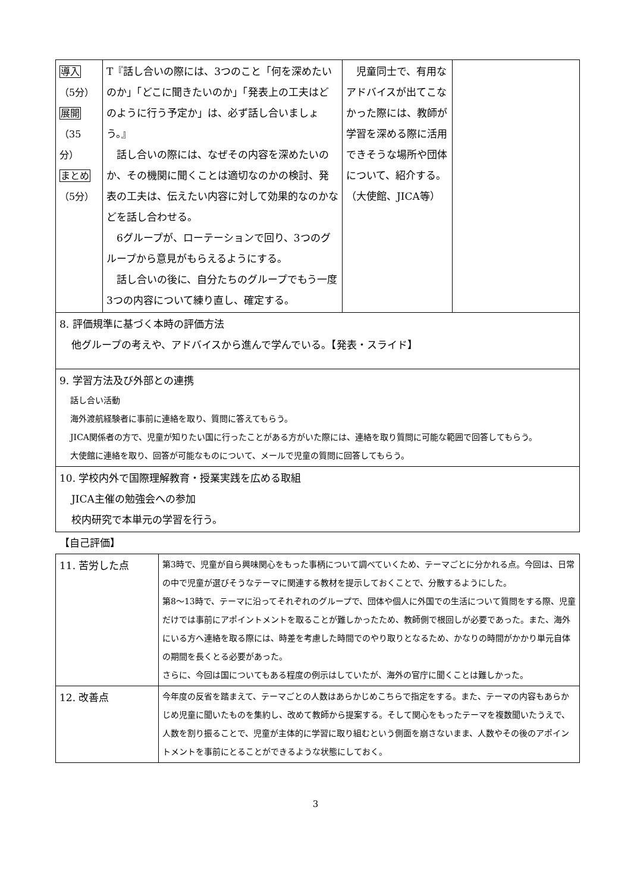| 導入 （5分） 展開 （35分） まとめ （5分） | T『話し合いの際には、3つのこと「何を深めたいのか」「どこに聞きたいのか」「発表上の工夫はどのように行う予定か」は、必ず話し合いましょう。』 話し合いの際には、なぜその内容を深めたいのか、その機関に聞くことは適切なのかの検討、発表の工夫は、伝えたい内容に対して効果的なのかなどを話し合わせる。 6グループが、ローテーションで回り、3つのグループから意見がもらえるようにする。 話し合いの後に、自分たちのグループでもう一度3つの内容について練り直し、確定する。 | 児童同士で、有用なアドバイスが出てこなかった際には、教師が学習を深める際に活用できそうな場所や団体について、紹介する。（大使館、JICA等） | |
| 8. 評価規準に基づく本時の評価方法 他グループの考えや、アドバイスから進んで学んでいる。【発表・スライド】 | | | |
| 9. 学習方法及び外部との連携 話し合い活動 海外渡航経験者に事前に連絡を取り、質問に答えてもらう。 JICA関係者の方で、児童が知りたい国に行ったことがある方がいた際には、連絡を取り質問に可能な範囲で回答してもらう。 大使館に連絡を取り、回答が可能なものについて、メールで児童の質問に回答してもらう。 | | | |
| 10. 学校内外で国際理解教育・授業実践を広める取組 JICA主催の勉強会への参加 校内研究で本単元の学習を行う。 | | | |
【自己評価】
| 11. 苦労した点 | 第3時で、児童が自ら興味関心をもった事柄について調べていくため、テーマごとに分かれる点。今回は、日常の中で児童が選びそうなテーマに関連する教材を提示しておくことで、分散するようにした。 第8～13時で、テーマに沿ってそれぞれのグループで、団体や個人に外国での生活について質問をする際、児童だけでは事前にアポイントメントを取ることが難しかったため、教師側で根回しが必要であった。また、海外にいる方へ連絡を取る際には、時差を考慮した時間でのやり取りとなるため、かなりの時間がかかり単元自体の期間を長くとる必要があった。 さらに、今回は国についてもある程度の例示はしていたが、海外の官庁に聞くことは難しかった。 |
| 12. 改善点 | 今年度の反省を踏まえて、テーマごとの人数はあらかじめこちらで指定をする。また、テーマの内容もあらかじめ児童に聞いたものを集約し、改めて教師から提案する。そして関心をもったテーマを複数聞いたうえで、人数を割り振ることで、児童が主体的に学習に取り組むという側面を崩さないまま、人数やその後のアポイントメントを事前にとることができるような状態にしておく。 |
3